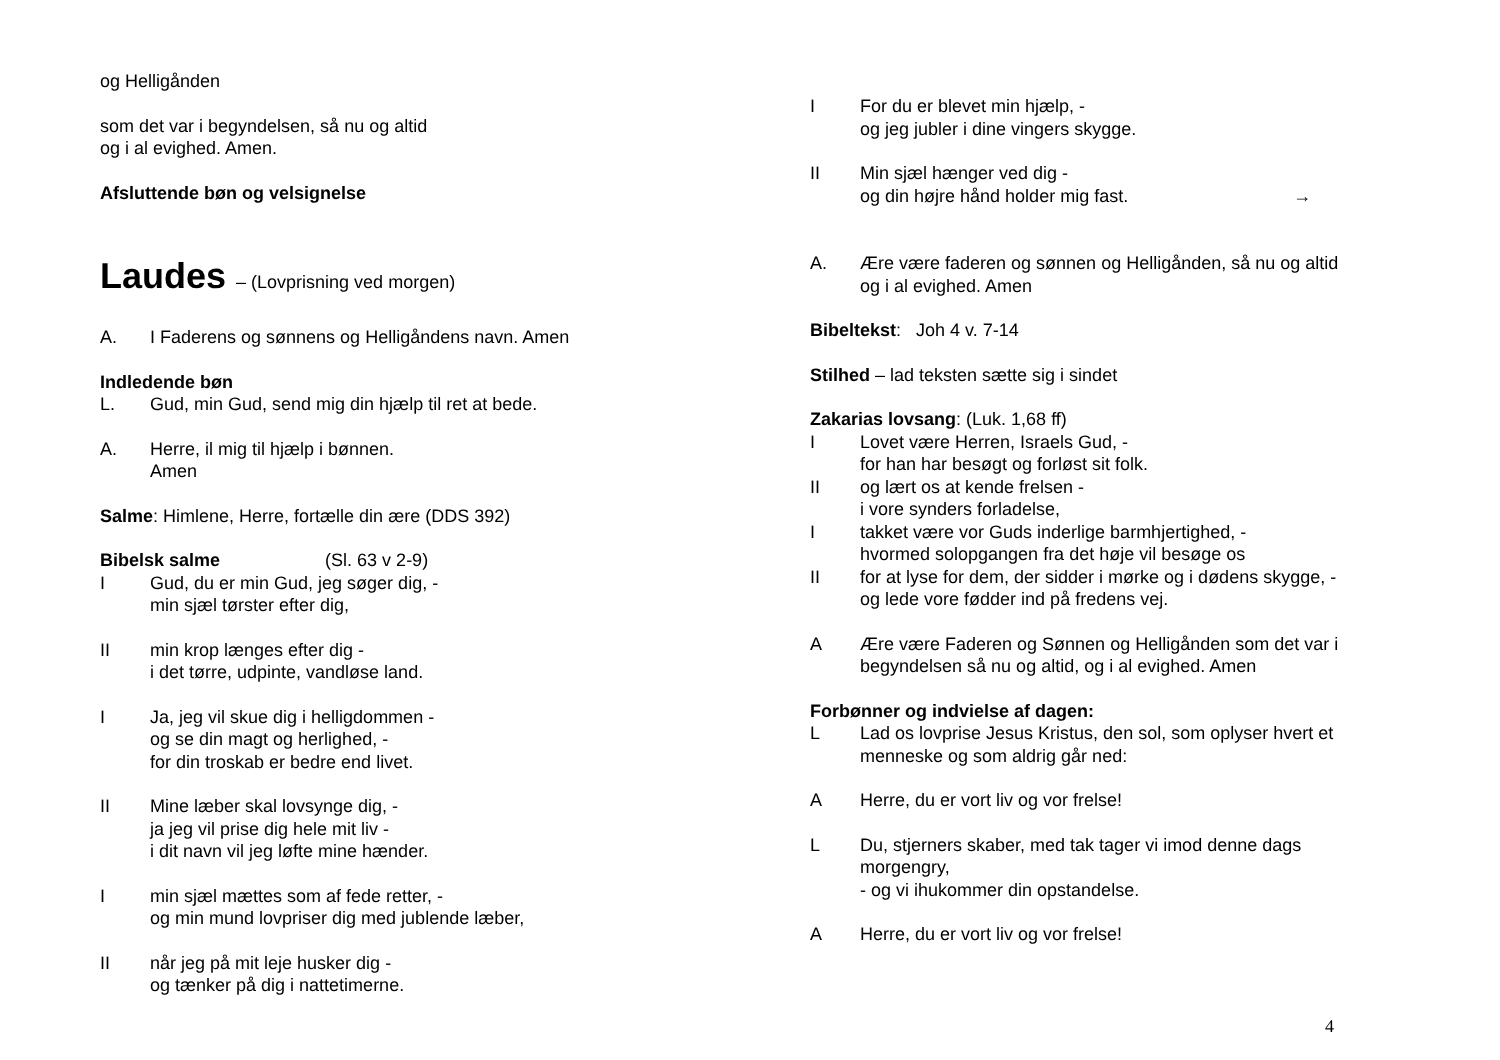og Helligånden
som det var i begyndelsen, så nu og altid
og i al evighed. Amen.
Afsluttende bøn og velsignelse
Laudes – (Lovprisning ved morgen)
A. I Faderens og sønnens og Helligåndens navn. Amen
Indledende bøn
L. Gud, min Gud, send mig din hjælp til ret at bede.
A. Herre, il mig til hjælp i bønnen.
Amen
Salme: Himlene, Herre, fortælle din ære (DDS 392)
Bibelsk salme (Sl. 63 v 2-9)
I Gud, du er min Gud, jeg søger dig, -
min sjæl tørster efter dig,
II min krop længes efter dig -
i det tørre, udpinte, vandløse land.
I Ja, jeg vil skue dig i helligdommen -
og se din magt og herlighed, -
for din troskab er bedre end livet.
II Mine læber skal lovsynge dig, -
ja jeg vil prise dig hele mit liv -
i dit navn vil jeg løfte mine hænder.
I min sjæl mættes som af fede retter, -
og min mund lovpriser dig med jublende læber,
II når jeg på mit leje husker dig -
og tænker på dig i nattetimerne.
I For du er blevet min hjælp, -
og jeg jubler i dine vingers skygge.
II Min sjæl hænger ved dig -
og din højre hånd holder mig fast. →
A. Ære være faderen og sønnen og Helligånden, så nu og altid
og i al evighed. Amen
Bibeltekst: Joh 4 v. 7-14
Stilhed – lad teksten sætte sig i sindet
Zakarias lovsang: (Luk. 1,68 ff)
I Lovet være Herren, Israels Gud, -
for han har besøgt og forløst sit folk.
II og lært os at kende frelsen -
i vore synders forladelse,
I takket være vor Guds inderlige barmhjertighed, -
hvormed solopgangen fra det høje vil besøge os
II for at lyse for dem, der sidder i mørke og i dødens skygge, -
og lede vore fødder ind på fredens vej.
A Ære være Faderen og Sønnen og Helligånden som det var i
begyndelsen så nu og altid, og i al evighed. Amen
Forbønner og indvielse af dagen:
L Lad os lovprise Jesus Kristus, den sol, som oplyser hvert et
menneske og som aldrig går ned:
A Herre, du er vort liv og vor frelse!
L Du, stjerners skaber, med tak tager vi imod denne dags
morgengry,
- og vi ihukommer din opstandelse.
A Herre, du er vort liv og vor frelse!
4